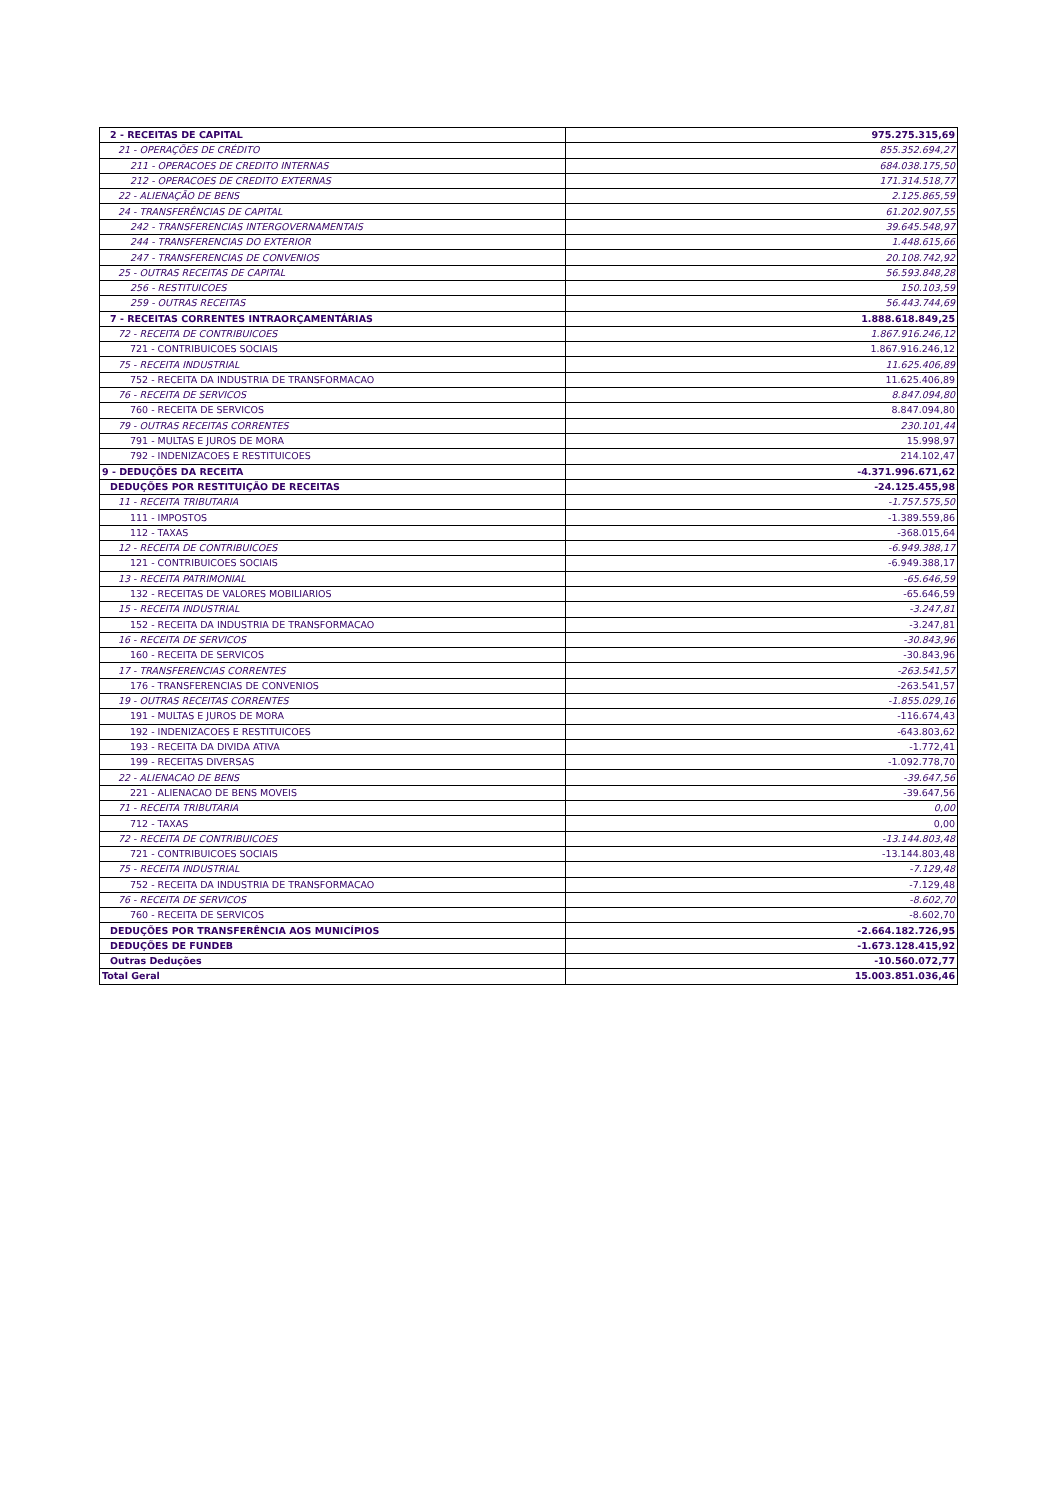| 2 - RECEITAS DE CAPITAL | 975.275.315,69 |
| 21 - OPERAÇÕES DE CRÉDITO | 855.352.694,27 |
| 211 - OPERACOES DE CREDITO INTERNAS | 684.038.175,50 |
| 212 - OPERACOES DE CREDITO EXTERNAS | 171.314.518,77 |
| 22 - ALIENAÇÃO DE BENS | 2.125.865,59 |
| 24 - TRANSFERÊNCIAS DE CAPITAL | 61.202.907,55 |
| 242 - TRANSFERENCIAS INTERGOVERNAMENTAIS | 39.645.548,97 |
| 244 - TRANSFERENCIAS DO EXTERIOR | 1.448.615,66 |
| 247 - TRANSFERENCIAS DE CONVENIOS | 20.108.742,92 |
| 25 - OUTRAS RECEITAS DE CAPITAL | 56.593.848,28 |
| 256 - RESTITUICOES | 150.103,59 |
| 259 - OUTRAS RECEITAS | 56.443.744,69 |
| 7 - RECEITAS CORRENTES INTRAORÇAMENTÁRIAS | 1.888.618.849,25 |
| 72 - RECEITA DE CONTRIBUICOES | 1.867.916.246,12 |
| 721 - CONTRIBUICOES SOCIAIS | 1.867.916.246,12 |
| 75 - RECEITA INDUSTRIAL | 11.625.406,89 |
| 752 - RECEITA DA INDUSTRIA DE TRANSFORMACAO | 11.625.406,89 |
| 76 - RECEITA DE SERVICOS | 8.847.094,80 |
| 760 - RECEITA DE SERVICOS | 8.847.094,80 |
| 79 - OUTRAS RECEITAS CORRENTES | 230.101,44 |
| 791 - MULTAS E JUROS DE MORA | 15.998,97 |
| 792 - INDENIZACOES E RESTITUICOES | 214.102,47 |
| 9 - DEDUÇÕES DA RECEITA | -4.371.996.671,62 |
| DEDUÇÕES POR RESTITUIÇÃO DE RECEITAS | -24.125.455,98 |
| 11 - RECEITA TRIBUTARIA | -1.757.575,50 |
| 111 - IMPOSTOS | -1.389.559,86 |
| 112 - TAXAS | -368.015,64 |
| 12 - RECEITA DE CONTRIBUICOES | -6.949.388,17 |
| 121 - CONTRIBUICOES SOCIAIS | -6.949.388,17 |
| 13 - RECEITA PATRIMONIAL | -65.646,59 |
| 132 - RECEITAS DE VALORES MOBILIARIOS | -65.646,59 |
| 15 - RECEITA INDUSTRIAL | -3.247,81 |
| 152 - RECEITA DA INDUSTRIA DE TRANSFORMACAO | -3.247,81 |
| 16 - RECEITA DE SERVICOS | -30.843,96 |
| 160 - RECEITA DE SERVICOS | -30.843,96 |
| 17 - TRANSFERENCIAS CORRENTES | -263.541,57 |
| 176 - TRANSFERENCIAS DE CONVENIOS | -263.541,57 |
| 19 - OUTRAS RECEITAS CORRENTES | -1.855.029,16 |
| 191 - MULTAS E JUROS DE MORA | -116.674,43 |
| 192 - INDENIZACOES E RESTITUICOES | -643.803,62 |
| 193 - RECEITA DA DIVIDA ATIVA | -1.772,41 |
| 199 - RECEITAS DIVERSAS | -1.092.778,70 |
| 22 - ALIENACAO DE BENS | -39.647,56 |
| 221 - ALIENACAO DE BENS MOVEIS | -39.647,56 |
| 71 - RECEITA TRIBUTARIA | 0,00 |
| 712 - TAXAS | 0,00 |
| 72 - RECEITA DE CONTRIBUICOES | -13.144.803,48 |
| 721 - CONTRIBUICOES SOCIAIS | -13.144.803,48 |
| 75 - RECEITA INDUSTRIAL | -7.129,48 |
| 752 - RECEITA DA INDUSTRIA DE TRANSFORMACAO | -7.129,48 |
| 76 - RECEITA DE SERVICOS | -8.602,70 |
| 760 - RECEITA DE SERVICOS | -8.602,70 |
| DEDUÇÕES POR TRANSFERÊNCIA AOS MUNICÍPIOS | -2.664.182.726,95 |
| DEDUÇÕES DE FUNDEB | -1.673.128.415,92 |
| Outras Deduções | -10.560.072,77 |
| Total Geral | 15.003.851.036,46 |